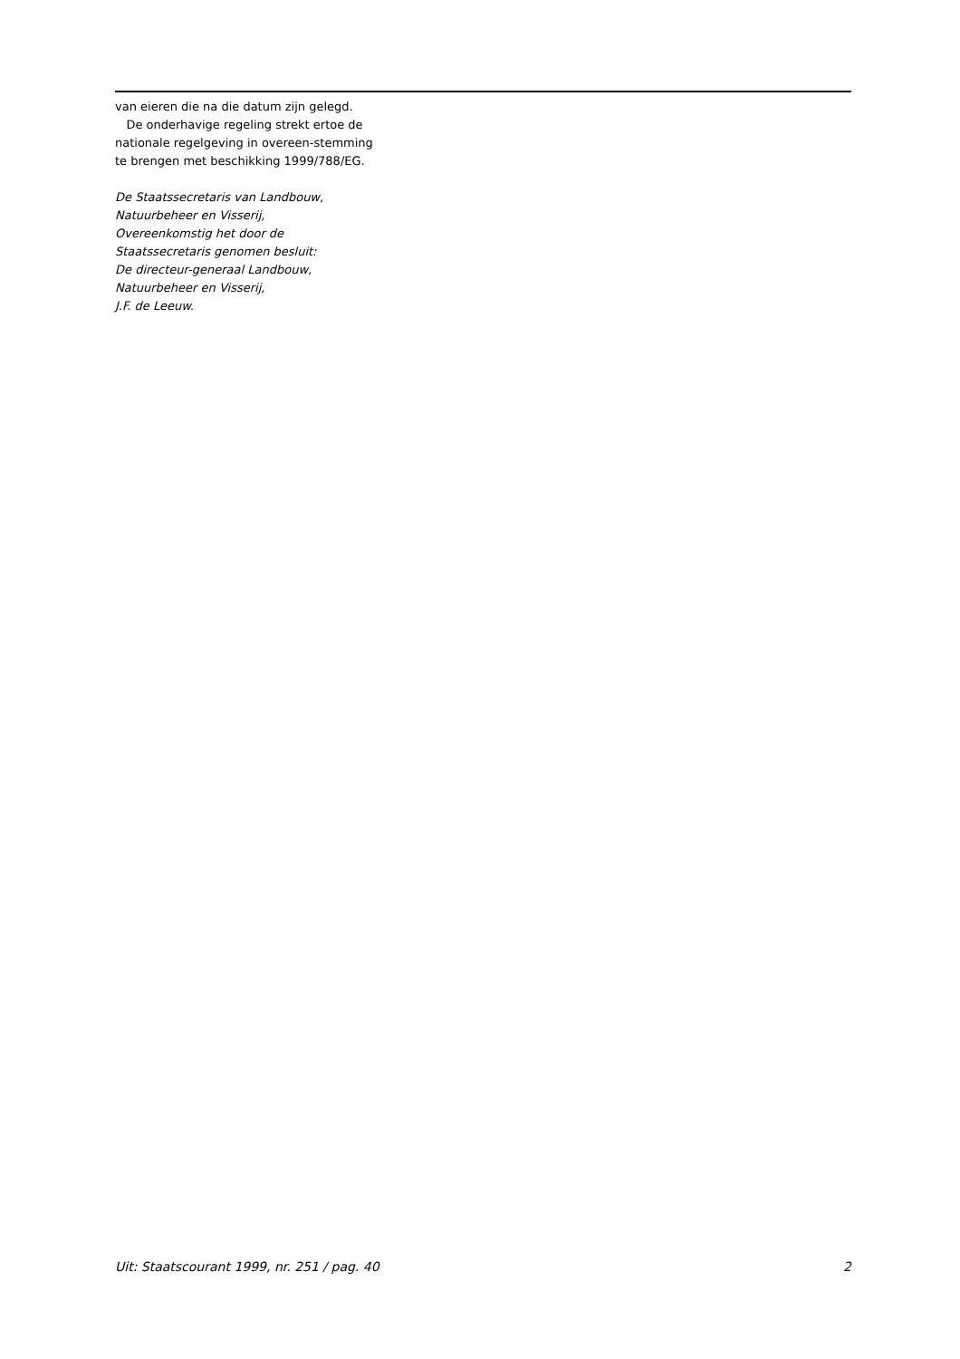van eieren die na die datum zijn gelegd.
De onderhavige regeling strekt ertoe de nationale regelgeving in overeen-stemming te brengen met beschikking 1999/788/EG.
De Staatssecretaris van Landbouw,
Natuurbeheer en Visserij,
Overeenkomstig het door de
Staatssecretaris genomen besluit:
De directeur-generaal Landbouw,
Natuurbeheer en Visserij,
J.F. de Leeuw.
Uit: Staatscourant 1999, nr. 251 / pag. 40 2